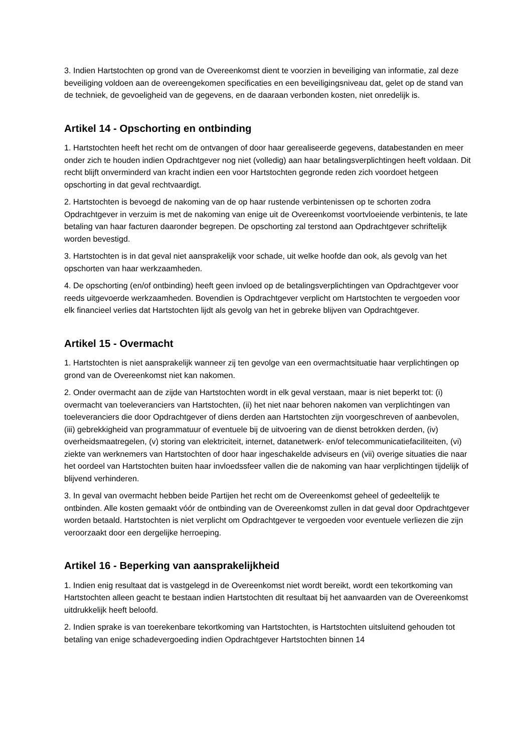3. Indien Hartstochten op grond van de Overeenkomst dient te voorzien in beveiliging van informatie, zal deze beveiliging voldoen aan de overeengekomen specificaties en een beveiligingsniveau dat, gelet op de stand van de techniek, de gevoeligheid van de gegevens, en de daaraan verbonden kosten, niet onredelijk is.
Artikel 14 - Opschorting en ontbinding
1. Hartstochten heeft het recht om de ontvangen of door haar gerealiseerde gegevens, databestanden en meer onder zich te houden indien Opdrachtgever nog niet (volledig) aan haar betalingsverplichtingen heeft voldaan. Dit recht blijft onverminderd van kracht indien een voor Hartstochten gegronde reden zich voordoet hetgeen opschorting in dat geval rechtvaardigt.
2. Hartstochten is bevoegd de nakoming van de op haar rustende verbintenissen op te schorten zodra Opdrachtgever in verzuim is met de nakoming van enige uit de Overeenkomst voortvloeiende verbintenis, te late betaling van haar facturen daaronder begrepen. De opschorting zal terstond aan Opdrachtgever schriftelijk worden bevestigd.
3. Hartstochten is in dat geval niet aansprakelijk voor schade, uit welke hoofde dan ook, als gevolg van het opschorten van haar werkzaamheden.
4. De opschorting (en/of ontbinding) heeft geen invloed op de betalingsverplichtingen van Opdrachtgever voor reeds uitgevoerde werkzaamheden. Bovendien is Opdrachtgever verplicht om Hartstochten te vergoeden voor elk financieel verlies dat Hartstochten lijdt als gevolg van het in gebreke blijven van Opdrachtgever.
Artikel 15 - Overmacht
1. Hartstochten is niet aansprakelijk wanneer zij ten gevolge van een overmachtsituatie haar verplichtingen op grond van de Overeenkomst niet kan nakomen.
2. Onder overmacht aan de zijde van Hartstochten wordt in elk geval verstaan, maar is niet beperkt tot: (i) overmacht van toeleveranciers van Hartstochten, (ii) het niet naar behoren nakomen van verplichtingen van toeleveranciers die door Opdrachtgever of diens derden aan Hartstochten zijn voorgeschreven of aanbevolen, (iii) gebrekkigheid van programmatuur of eventuele bij de uitvoering van de dienst betrokken derden, (iv) overheidsmaatregelen, (v) storing van elektriciteit, internet, datanetwerk- en/of telecommunicatiefaciliteiten, (vi) ziekte van werknemers van Hartstochten of door haar ingeschakelde adviseurs en (vii) overige situaties die naar het oordeel van Hartstochten buiten haar invloedssfeer vallen die de nakoming van haar verplichtingen tijdelijk of blijvend verhinderen.
3. In geval van overmacht hebben beide Partijen het recht om de Overeenkomst geheel of gedeeltelijk te ontbinden. Alle kosten gemaakt vóór de ontbinding van de Overeenkomst zullen in dat geval door Opdrachtgever worden betaald. Hartstochten is niet verplicht om Opdrachtgever te vergoeden voor eventuele verliezen die zijn veroorzaakt door een dergelijke herroeping.
Artikel 16 - Beperking van aansprakelijkheid
1. Indien enig resultaat dat is vastgelegd in de Overeenkomst niet wordt bereikt, wordt een tekortkoming van Hartstochten alleen geacht te bestaan indien Hartstochten dit resultaat bij het aanvaarden van de Overeenkomst uitdrukkelijk heeft beloofd.
2. Indien sprake is van toerekenbare tekortkoming van Hartstochten, is Hartstochten uitsluitend gehouden tot betaling van enige schadevergoeding indien Opdrachtgever Hartstochten binnen 14